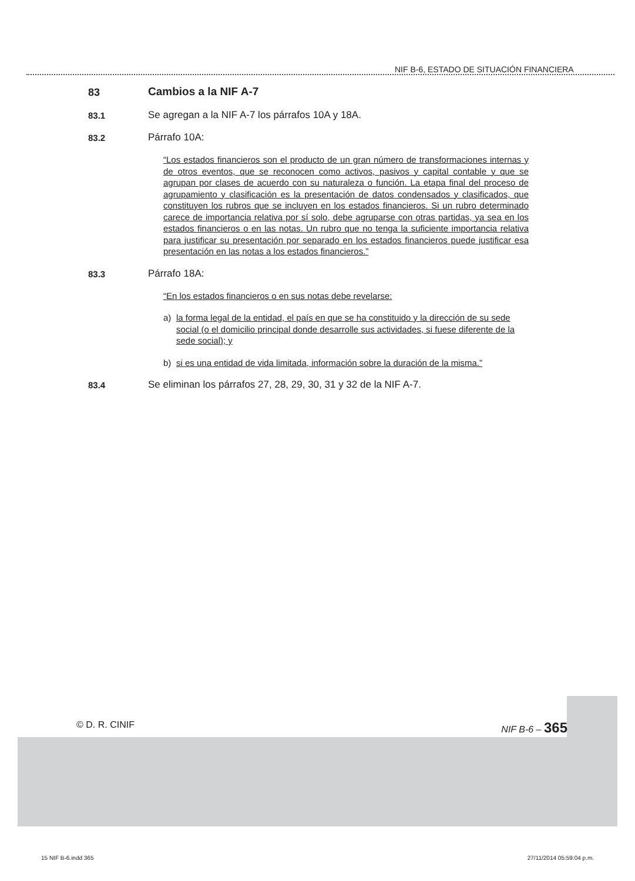NIF B-6, ESTADO DE SITUACIÓN FINANCIERA
83 Cambios a la NIF A-7
83.1 Se agregan a la NIF A-7 los párrafos 10A y 18A.
83.2 Párrafo 10A:
“Los estados financieros son el producto de un gran número de transformaciones internas y de otros eventos, que se reconocen como activos, pasivos y capital contable y que se agrupan por clases de acuerdo con su naturaleza o función. La etapa final del proceso de agrupamiento y clasificación es la presentación de datos condensados y clasificados, que constituyen los rubros que se incluyen en los estados financieros. Si un rubro determinado carece de importancia relativa por sí solo, debe agruparse con otras partidas, ya sea en los estados financieros o en las notas. Un rubro que no tenga la suficiente importancia relativa para justificar su presentación por separado en los estados financieros puede justificar esa presentación en las notas a los estados financieros.”
83.3 Párrafo 18A:
“En los estados financieros o en sus notas debe revelarse:
a) la forma legal de la entidad, el país en que se ha constituido y la dirección de su sede social (o el domicilio principal donde desarrolle sus actividades, si fuese diferente de la sede social); y
b) si es una entidad de vida limitada, información sobre la duración de la misma.”
83.4 Se eliminan los párrafos 27, 28, 29, 30, 31 y 32 de la NIF A-7.
© D. R. CINIF NIF B-6 – 365
15 NIF B-6.indd 365 27/11/2014 05:59:04 p.m.